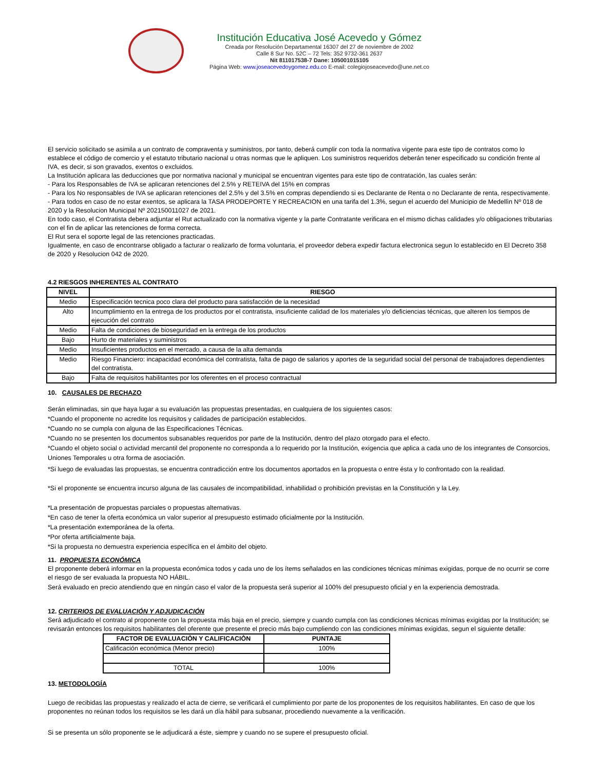Institución Educativa José Acevedo y Gómez
Creada por Resolución Departamental 16307 del 27 de noviembre de 2002
Calle 8 Sur No. 52C – 72 Tels: 352 9732-361 2637
Nit 811017538-7 Dane: 105001015105
Página Web: www.joseacevedoygomez.edu.co E-mail: colegiojoseacevedo@une.net.co
El servicio solicitado se asimila a un contrato de compraventa y suministros, por tanto, deberá cumplir con toda la normativa vigente para este tipo de contratos como lo establece el código de comercio y el estatuto tributario nacional u otras normas que le apliquen. Los suministros requeridos deberán tener especificado su condición frente al IVA, es decir, si son gravados, exentos o excluidos.
La Institución aplicara las deducciones que por normativa nacional y municipal se encuentran vigentes para este tipo de contratación, las cuales serán:
- Para los Responsables de IVA se aplicaran retenciones del 2.5% y RETEIVA del 15% en compras
- Para los No responsables de IVA se aplicaran retenciones del 2.5% y del 3.5% en compras dependiendo si es Declarante de Renta o no Declarante de renta, respectivamente.
- Para todos en caso de no estar exentos, se aplicara la TASA PRODEPORTE Y RECREACION en una tarifa del 1.3%, segun el acuerdo del Municipio de Medellìn Nº 018 de 2020 y la Resolucion Municipal Nº 202150011027 de 2021.
En todo caso, el Contratista debera adjuntar el Rut actualizado con la normativa vigente y la parte Contratante verificara en el mismo dichas calidades y/o obligaciones tributarias con el fin de aplicar las retenciones de forma correcta.
El Rut sera el soporte legal de las retenciones practicadas.
Igualmente, en caso de encontrarse obligado a facturar o realizarlo de forma voluntaria, el proveedor debera expedir factura electronica segun lo establecido en El Decreto 358 de 2020 y Resolucion 042 de 2020.
4.2 RIESGOS INHERENTES AL CONTRATO
| NIVEL | RIESGO |
| --- | --- |
| Medio | Especificación tecnica poco clara del producto para satisfacción de la necesidad |
| Alto | Incumplimiento en la entrega de los productos por el contratista, insuficiente calidad de los materiales y/o deficiencias técnicas, que alteren los tiempos de ejecución del contrato |
| Medio | Falta de condiciones de bioseguridad en la entrega de los productos |
| Bajo | Hurto de materiales y suministros |
| Medio | Insuficientes productos en el mercado, a causa de la alta demanda |
| Medio | Riesgo Financiero: incapacidad económica del contratista, falta de pago de salarios y aportes de la seguridad social del personal de trabajadores dependientes del contratista. |
| Bajo | Falta de requisitos habilitantes por los oferentes en el proceso contractual |
10. CAUSALES DE RECHAZO
Serán eliminadas, sin que haya lugar a su evaluación las propuestas presentadas, en cualquiera de los siguientes casos:
*Cuando el proponente no acredite los requisitos y calidades de participación establecidos.
*Cuando no se cumpla con alguna de las Especificaciones Técnicas.
*Cuando no se presenten los documentos subsanables requeridos por parte de la Institución, dentro del plazo otorgado para el efecto.
*Cuando el objeto social o actividad mercantil del proponente no corresponda a lo requerido por la Institución, exigencia que aplica a cada uno de los integrantes de Consorcios, Uniones Temporales u otra forma de asociación.
*Si luego de evaluadas las propuestas, se encuentra contradicción entre los documentos aportados en la propuesta o entre ésta y lo confrontado con la realidad.
*Si el proponente se encuentra incurso alguna de las causales de incompatibilidad, inhabilidad o prohibición previstas en la Constitución y la Ley.
*La presentación de propuestas parciales o propuestas alternativas.
*En caso de tener la oferta económica un valor superior al presupuesto estimado oficialmente por la Institución.
*La presentación extemporánea de la oferta.
*Por oferta artificialmente baja.
*Si la propuesta no demuestra experiencia específica en el ámbito del objeto.
11. PROPUESTA ECONÓMICA
El proponente deberá informar en la propuesta económica todos y cada uno de los ítems señalados en las condiciones técnicas mínimas exigidas, porque de no ocurrir se corre el riesgo de ser evaluada la propuesta NO HÁBIL.
Será evaluado en precio atendiendo que en ningún caso el valor de la propuesta será superior al 100% del presupuesto oficial y en la experiencia demostrada.
12. CRITERIOS DE EVALUACIÓN Y ADJUDICACIÓN
Será adjudicado el contrato al proponente con la propuesta más baja en el precio, siempre y cuando cumpla con las condiciones técnicas mínimas exigidas por la Institución; se revisarán entonces los requisitos habilitantes del oferente que presente el precio más bajo cumpliendo con las condiciones mínimas exigidas, segun el siguiente detalle:
| FACTOR DE EVALUACIÒN Y CALIFICACIÒN | PUNTAJE |
| --- | --- |
| Calificación económica (Menor precio) | 100% |
| TOTAL | 100% |
13. METODOLOGÍA
Luego de recibidas las propuestas y realizado el acta de cierre, se verificará el cumplimiento por parte de los proponentes de los requisitos habilitantes. En caso de que los proponentes no reúnan todos los requisitos se les dará un día hábil para subsanar, procediendo nuevamente a la verificación.
Si se presenta un sólo proponente se le adjudicará a éste, siempre y cuando no se supere el presupuesto oficial.